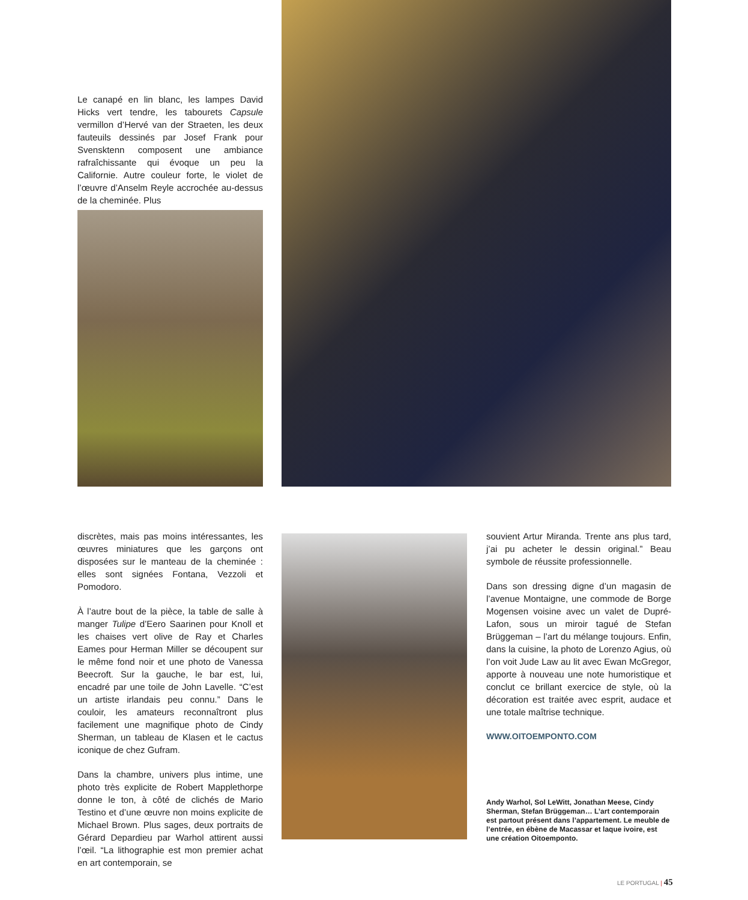Le canapé en lin blanc, les lampes David Hicks vert tendre, les tabourets Capsule vermillon d’Hervé van der Straeten, les deux fauteuils dessinés par Josef Frank pour Svensktenn composent une ambiance rafraîchissante qui évoque un peu la Californie. Autre couleur forte, le violet de l’œuvre d’Anselm Reyle accrochée au-dessus de la cheminée. Plus
discrètes, mais pas moins intéressantes, les œuvres miniatures que les garçons ont disposées sur le manteau de la cheminée : elles sont signées Fontana, Vezzoli et Pomodoro.
À l’autre bout de la pièce, la table de salle à manger Tulipe d’Eero Saarinen pour Knoll et les chaises vert olive de Ray et Charles Eames pour Herman Miller se découpent sur le même fond noir et une photo de Vanessa Beecroft. Sur la gauche, le bar est, lui, encadré par une toile de John Lavelle. “C’est un artiste irlandais peu connu.” Dans le couloir, les amateurs reconnaîtront plus facilement une magnifique photo de Cindy Sherman, un tableau de Klasen et le cactus iconique de chez Gufram.
Dans la chambre, univers plus intime, une photo très explicite de Robert Mapplethorpe donne le ton, à côté de clichés de Mario Testino et d’une œuvre non moins explicite de Michael Brown. Plus sages, deux portraits de Gérard Depardieu par Warhol attirent aussi l’œil. “La lithographie est mon premier achat en art contemporain, se
souvient Artur Miranda. Trente ans plus tard, j’ai pu acheter le dessin original.” Beau symbole de réussite professionnelle.
Dans son dressing digne d’un magasin de l’avenue Montaigne, une commode de Borge Mogensen voisine avec un valet de Dupré-Lafon, sous un miroir tagué de Stefan Brüggeman – l’art du mélange toujours. Enfin, dans la cuisine, la photo de Lorenzo Agius, où l’on voit Jude Law au lit avec Ewan McGregor, apporte à nouveau une note humoristique et conclut ce brillant exercice de style, où la décoration est traitée avec esprit, audace et une totale maîtrise technique.
WWW.OITOEMPONTO.COM
Andy Warhol, Sol LeWitt, Jonathan Meese, Cindy Sherman, Stefan Brüggeman… L’art contemporain est partout présent dans l’appartement. Le meuble de l’entrée, en ébène de Macassar et laque ivoire, est une création Oitoemponto.
LE PORTUGAL | 45